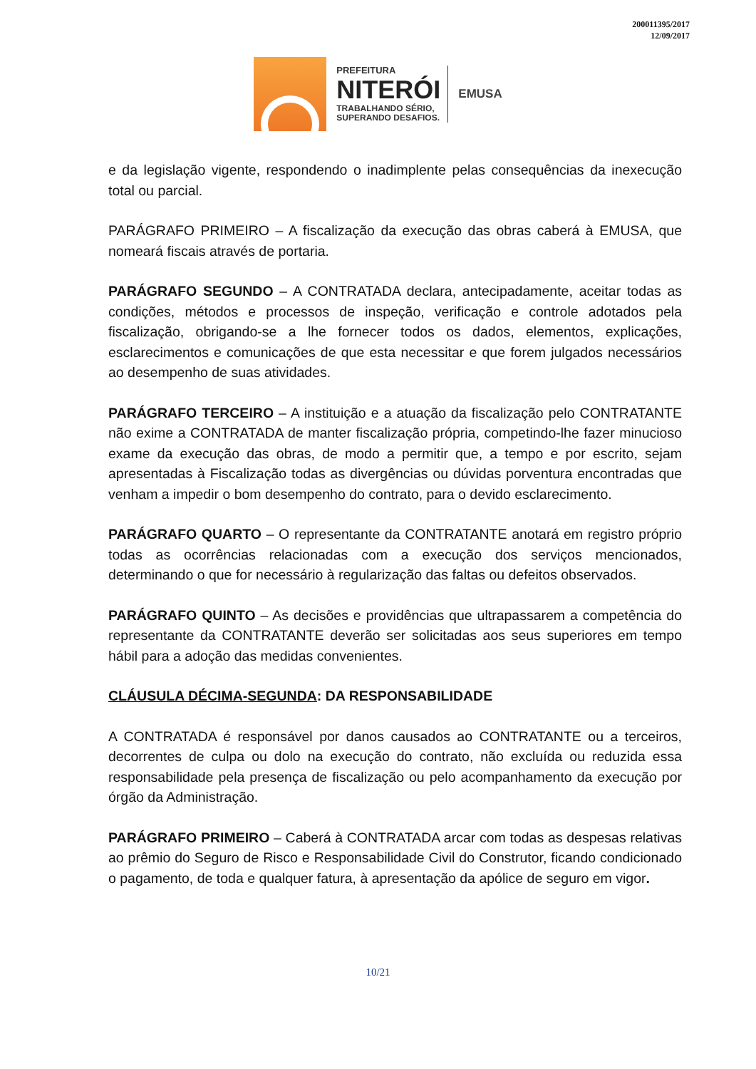200011395/2017
12/09/2017
PREFEITURA
NITERÓI
TRABALHANDO SÉRIO,
SUPERANDO DESAFIOS.
EMUSA
e da legislação vigente, respondendo o inadimplente pelas consequências da inexecução total ou parcial.
PARÁGRAFO PRIMEIRO – A fiscalização da execução das obras caberá à EMUSA, que nomeará fiscais através de portaria.
PARÁGRAFO SEGUNDO – A CONTRATADA declara, antecipadamente, aceitar todas as condições, métodos e processos de inspeção, verificação e controle adotados pela fiscalização, obrigando-se a lhe fornecer todos os dados, elementos, explicações, esclarecimentos e comunicações de que esta necessitar e que forem julgados necessários ao desempenho de suas atividades.
PARÁGRAFO TERCEIRO – A instituição e a atuação da fiscalização pelo CONTRATANTE não exime a CONTRATADA de manter fiscalização própria, competindo-lhe fazer minucioso exame da execução das obras, de modo a permitir que, a tempo e por escrito, sejam apresentadas à Fiscalização todas as divergências ou dúvidas porventura encontradas que venham a impedir o bom desempenho do contrato, para o devido esclarecimento.
PARÁGRAFO QUARTO – O representante da CONTRATANTE anotará em registro próprio todas as ocorrências relacionadas com a execução dos serviços mencionados, determinando o que for necessário à regularização das faltas ou defeitos observados.
PARÁGRAFO QUINTO – As decisões e providências que ultrapassarem a competência do representante da CONTRATANTE deverão ser solicitadas aos seus superiores em tempo hábil para a adoção das medidas convenientes.
CLÁUSULA DÉCIMA-SEGUNDA: DA RESPONSABILIDADE
A CONTRATADA é responsável por danos causados ao CONTRATANTE ou a terceiros, decorrentes de culpa ou dolo na execução do contrato, não excluída ou reduzida essa responsabilidade pela presença de fiscalização ou pelo acompanhamento da execução por órgão da Administração.
PARÁGRAFO PRIMEIRO – Caberá à CONTRATADA arcar com todas as despesas relativas ao prêmio do Seguro de Risco e Responsabilidade Civil do Construtor, ficando condicionado o pagamento, de toda e qualquer fatura, à apresentação da apólice de seguro em vigor.
10/21